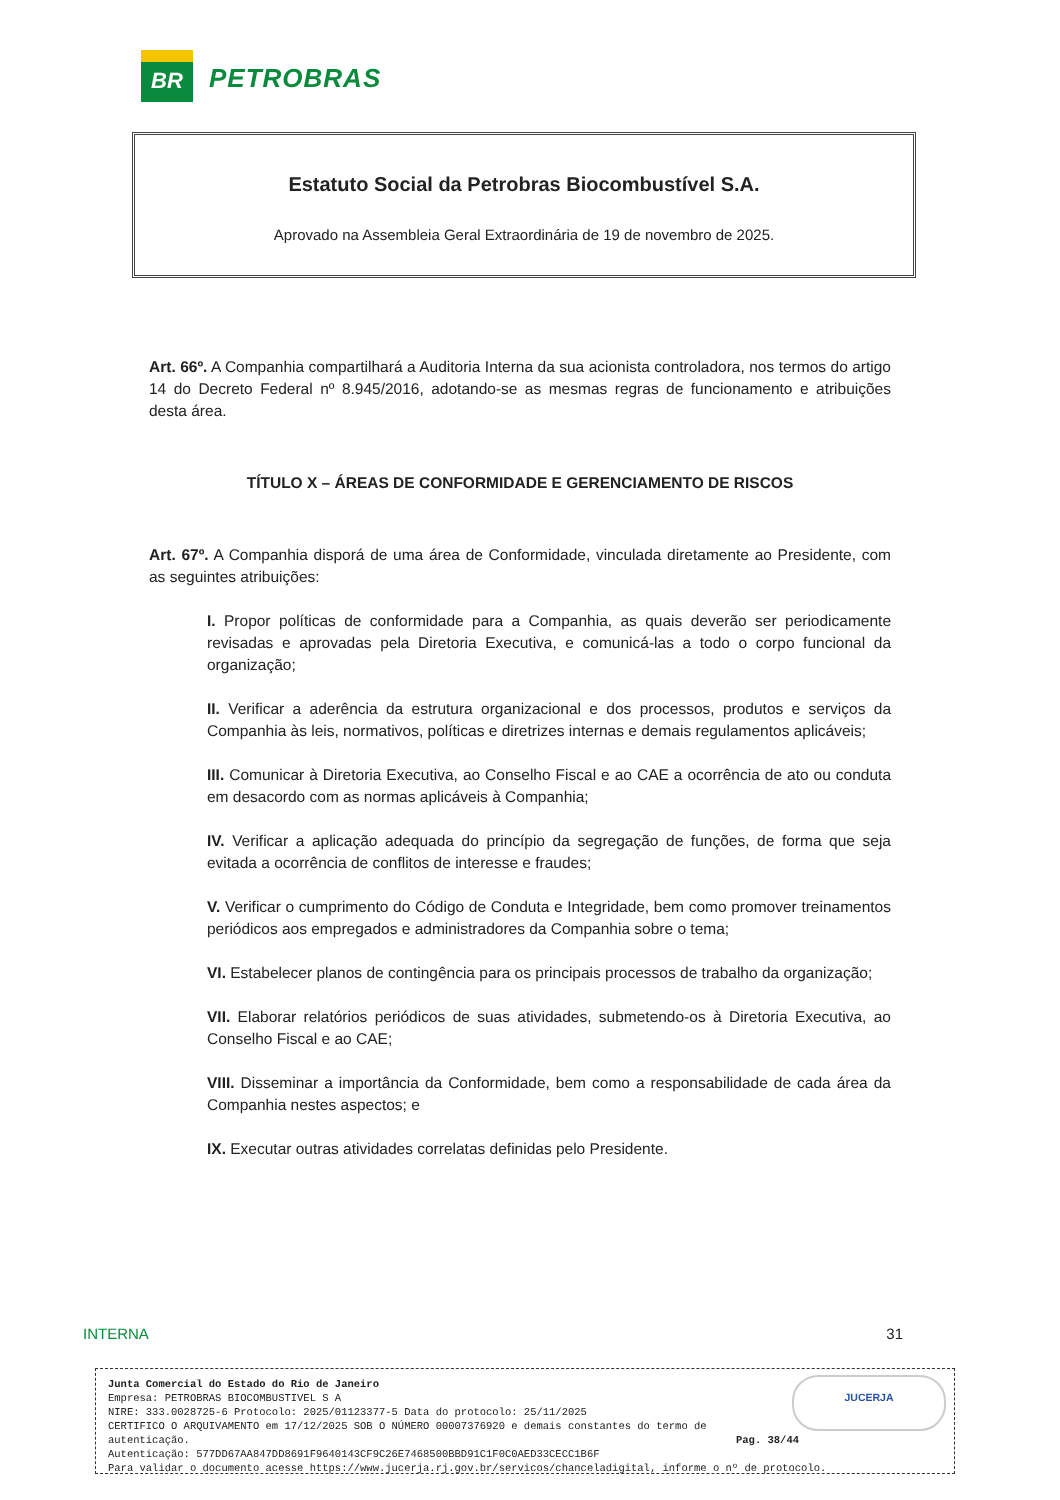BR
PETROBRAS
Estatuto Social da Petrobras Biocombustível S.A.
Aprovado na Assembleia Geral Extraordinária de 19 de novembro de 2025.
Art. 66º. A Companhia compartilhará a Auditoria Interna da sua acionista controladora, nos termos do artigo 14 do Decreto Federal nº 8.945/2016, adotando-se as mesmas regras de funcionamento e atribuições desta área.
TÍTULO X – ÁREAS DE CONFORMIDADE E GERENCIAMENTO DE RISCOS
Art. 67º. A Companhia disporá de uma área de Conformidade, vinculada diretamente ao Presidente, com as seguintes atribuições:
I. Propor políticas de conformidade para a Companhia, as quais deverão ser periodicamente revisadas e aprovadas pela Diretoria Executiva, e comunicá-las a todo o corpo funcional da organização;
II. Verificar a aderência da estrutura organizacional e dos processos, produtos e serviços da Companhia às leis, normativos, políticas e diretrizes internas e demais regulamentos aplicáveis;
III. Comunicar à Diretoria Executiva, ao Conselho Fiscal e ao CAE a ocorrência de ato ou conduta em desacordo com as normas aplicáveis à Companhia;
IV. Verificar a aplicação adequada do princípio da segregação de funções, de forma que seja evitada a ocorrência de conflitos de interesse e fraudes;
V. Verificar o cumprimento do Código de Conduta e Integridade, bem como promover treinamentos periódicos aos empregados e administradores da Companhia sobre o tema;
VI. Estabelecer planos de contingência para os principais processos de trabalho da organização;
VII. Elaborar relatórios periódicos de suas atividades, submetendo-os à Diretoria Executiva, ao Conselho Fiscal e ao CAE;
VIII. Disseminar a importância da Conformidade, bem como a responsabilidade de cada área da Companhia nestes aspectos; e
IX. Executar outras atividades correlatas definidas pelo Presidente.
INTERNA 31
JUCERJA
Junta Comercial do Estado do Rio de Janeiro
Empresa: PETROBRAS BIOCOMBUSTIVEL S A
NIRE: 333.0028725-6 Protocolo: 2025/01123377-5 Data do protocolo: 25/11/2025
CERTIFICO O ARQUIVAMENTO em 17/12/2025 SOB O NÚMERO 00007376920 e demais constantes do termo de
autenticação. Pag. 38/44
Autenticação: 577DD67AA847DD8691F9640143CF9C26E7468500BBD91C1F0C0AED33CECC1B6F
Para validar o documento acesse https://www.jucerja.rj.gov.br/servicos/chanceladigital, informe o nº de protocolo.